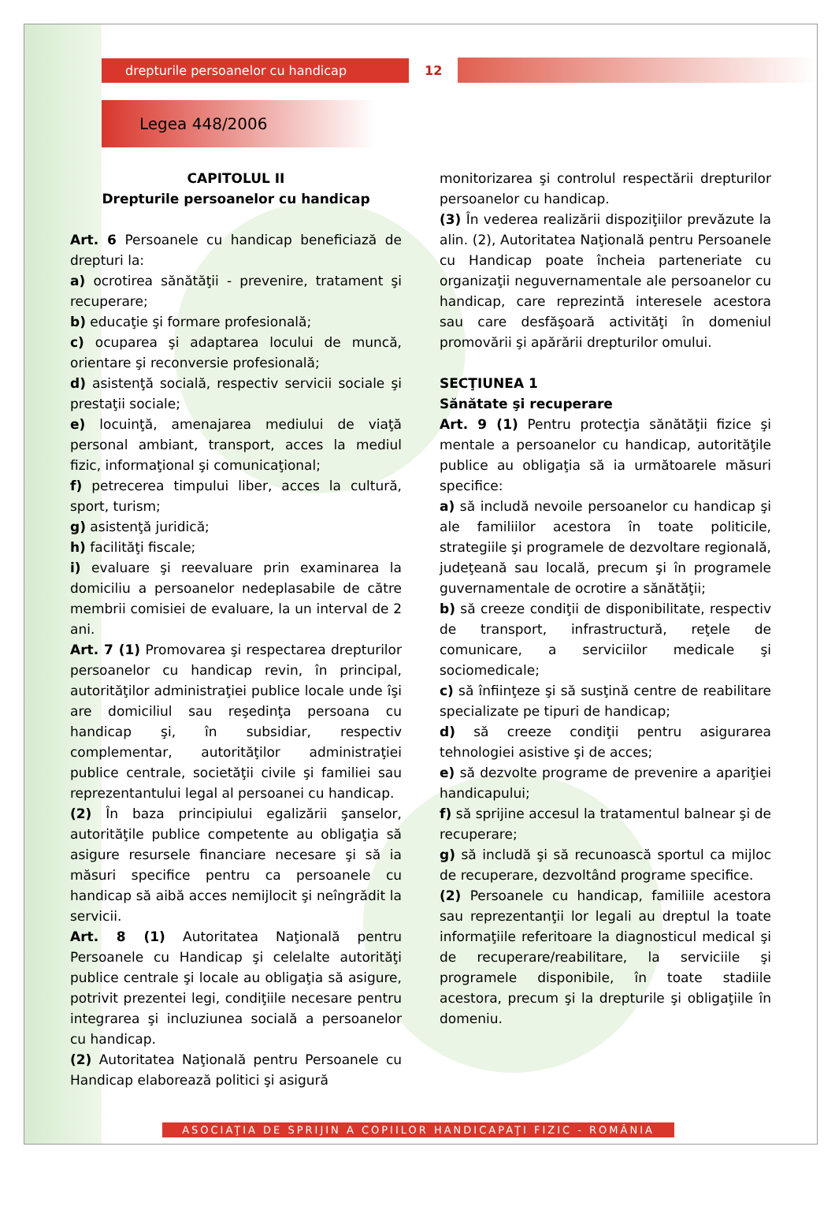drepturile persoanelor cu handicap
12
Legea 448/2006
CAPITOLUL II
Drepturile persoanelor cu handicap
Art. 6 Persoanele cu handicap beneficiază de drepturi la:
a) ocrotirea sănătăţii - prevenire, tratament şi recuperare;
b) educaţie şi formare profesională;
c) ocuparea şi adaptarea locului de muncă, orientare şi reconversie profesională;
d) asistenţă socială, respectiv servicii sociale şi prestaţii sociale;
e) locuinţă, amenajarea mediului de viaţă personal ambiant, transport, acces la mediul fizic, informaţional şi comunicaţional;
f) petrecerea timpului liber, acces la cultură, sport, turism;
g) asistenţă juridică;
h) facilităţi fiscale;
i) evaluare şi reevaluare prin examinarea la domiciliu a persoanelor nedeplasabile de către membrii comisiei de evaluare, la un interval de 2 ani.
Art. 7 (1) Promovarea şi respectarea drepturilor persoanelor cu handicap revin, în principal, autorităţilor administraţiei publice locale unde îşi are domiciliul sau reşedinţa persoana cu handicap şi, în subsidiar, respectiv complementar, autorităţilor administraţiei publice centrale, societăţii civile şi familiei sau reprezentantului legal al persoanei cu handicap.
(2) În baza principiului egalizării şanselor, autorităţile publice competente au obligaţia să asigure resursele financiare necesare şi să ia măsuri specifice pentru ca persoanele cu handicap să aibă acces nemijlocit şi neîngrădit la servicii.
Art. 8 (1) Autoritatea Naţională pentru Persoanele cu Handicap şi celelalte autorităţi publice centrale şi locale au obligaţia să asigure, potrivit prezentei legi, condiţiile necesare pentru integrarea şi incluziunea socială a persoanelor cu handicap.
(2) Autoritatea Naţională pentru Persoanele cu Handicap elaborează politici şi asigură
monitorizarea şi controlul respectării drepturilor persoanelor cu handicap.
(3) În vederea realizării dispoziţiilor prevăzute la alin. (2), Autoritatea Naţională pentru Persoanele cu Handicap poate încheia parteneriate cu organizaţii neguvernamentale ale persoanelor cu handicap, care reprezintă interesele acestora sau care desfăşoară activităţi în domeniul promovării şi apărării drepturilor omului.
SECŢIUNEA 1
Sănătate şi recuperare
Art. 9 (1) Pentru protecţia sănătăţii fizice şi mentale a persoanelor cu handicap, autorităţile publice au obligaţia să ia următoarele măsuri specifice:
a) să includă nevoile persoanelor cu handicap şi ale familiilor acestora în toate politicile, strategiile şi programele de dezvoltare regională, judeţeană sau locală, precum şi în programele guvernamentale de ocrotire a sănătăţii;
b) să creeze condiţii de disponibilitate, respectiv de transport, infrastructură, reţele de comunicare, a serviciilor medicale şi sociomedicale;
c) să înfiinţeze şi să susţină centre de reabilitare specializate pe tipuri de handicap;
d) să creeze condiţii pentru asigurarea tehnologiei asistive şi de acces;
e) să dezvolte programe de prevenire a apariţiei handicapului;
f) să sprijine accesul la tratamentul balnear şi de recuperare;
g) să includă şi să recunoască sportul ca mijloc de recuperare, dezvoltând programe specifice.
(2) Persoanele cu handicap, familiile acestora sau reprezentanţii lor legali au dreptul la toate informaţiile referitoare la diagnosticul medical şi de recuperare/reabilitare, la serviciile şi programele disponibile, în toate stadiile acestora, precum şi la drepturile şi obligaţiile în domeniu.
ASOCIAŢIA DE SPRIJIN A COPIILOR HANDICAPAŢI FIZIC - ROMÂNIA